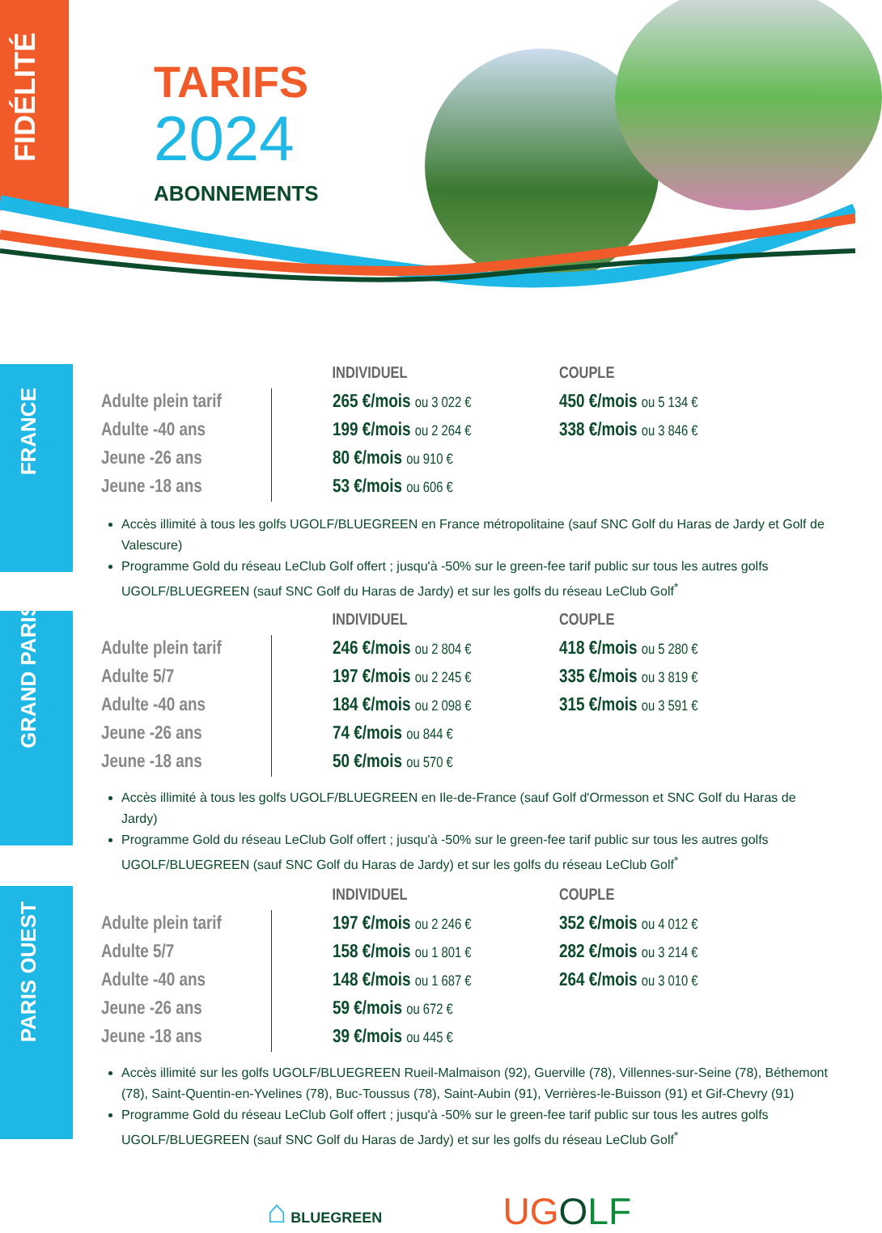FIDÉLITÉ
TARIFS
2024
ABONNEMENTS
FRANCE
| | INDIVIDUEL | COUPLE |
| --- | --- | --- |
| Adulte plein tarif | 265 €/mois ou 3 022 € | 450 €/mois ou 5 134 € |
| Adulte -40 ans | 199 €/mois ou 2 264 € | 338 €/mois ou 3 846 € |
| Jeune -26 ans | 80 €/mois ou 910 € | |
| Jeune -18 ans | 53 €/mois ou 606 € | |
Accès illimité à tous les golfs UGOLF/BLUEGREEN en France métropolitaine (sauf SNC Golf du Haras de Jardy et Golf de Valescure)
Programme Gold du réseau LeClub Golf offert ; jusqu'à -50% sur le green-fee tarif public sur tous les autres golfs UGOLF/BLUEGREEN (sauf SNC Golf du Haras de Jardy) et sur les golfs du réseau LeClub Golf<sup>*</sup>
GRAND PARIS
| | INDIVIDUEL | COUPLE |
| --- | --- | --- |
| Adulte plein tarif | 246 €/mois ou 2 804 € | 418 €/mois ou 5 280 € |
| Adulte 5/7 | 197 €/mois ou 2 245 € | 335 €/mois ou 3 819 € |
| Adulte -40 ans | 184 €/mois ou 2 098 € | 315 €/mois ou 3 591 € |
| Jeune -26 ans | 74 €/mois ou 844 € | |
| Jeune -18 ans | 50 €/mois ou 570 € | |
Accès illimité à tous les golfs UGOLF/BLUEGREEN en Ile-de-France (sauf Golf d'Ormesson et SNC Golf du Haras de Jardy)
Programme Gold du réseau LeClub Golf offert ; jusqu'à -50% sur le green-fee tarif public sur tous les autres golfs UGOLF/BLUEGREEN (sauf SNC Golf du Haras de Jardy) et sur les golfs du réseau LeClub Golf<sup>*</sup>
PARIS OUEST
| | INDIVIDUEL | COUPLE |
| --- | --- | --- |
| Adulte plein tarif | 197 €/mois ou 2 246 € | 352 €/mois ou 4 012 € |
| Adulte 5/7 | 158 €/mois ou 1 801 € | 282 €/mois ou 3 214 € |
| Adulte -40 ans | 148 €/mois ou 1 687 € | 264 €/mois ou 3 010 € |
| Jeune -26 ans | 59 €/mois ou 672 € | |
| Jeune -18 ans | 39 €/mois ou 445 € | |
Accès illimité sur les golfs UGOLF/BLUEGREEN Rueil-Malmaison (92), Guerville (78), Villennes-sur-Seine (78), Béthemont (78), Saint-Quentin-en-Yvelines (78), Buc-Toussus (78), Saint-Aubin (91), Verrières-le-Buisson (91) et Gif-Chevry (91)
Programme Gold du réseau LeClub Golf offert ; jusqu'à -50% sur le green-fee tarif public sur tous les autres golfs UGOLF/BLUEGREEN (sauf SNC Golf du Haras de Jardy) et sur les golfs du réseau LeClub Golf<sup>*</sup>
⌂ BLUEGREEN
UGOLF